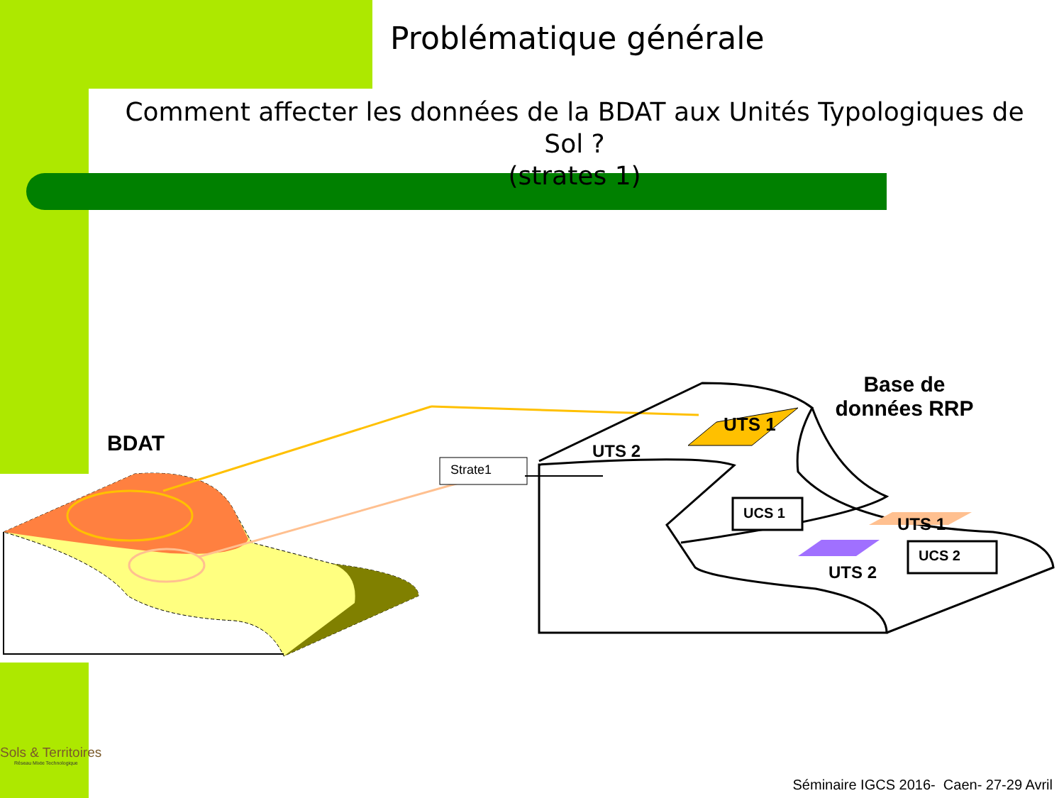Problématique générale
Comment affecter les données de la BDAT aux Unités Typologiques de Sol ?
(strates 1)
BDAT
Base de données RRP
UTS 1
UTS 2
Strate1
UCS 1
UCS 2
UTS 1
UTS 2
Sols & Territoires
Réseau Mixte Technologique
Séminaire IGCS 2016- Caen- 27-29 Avril